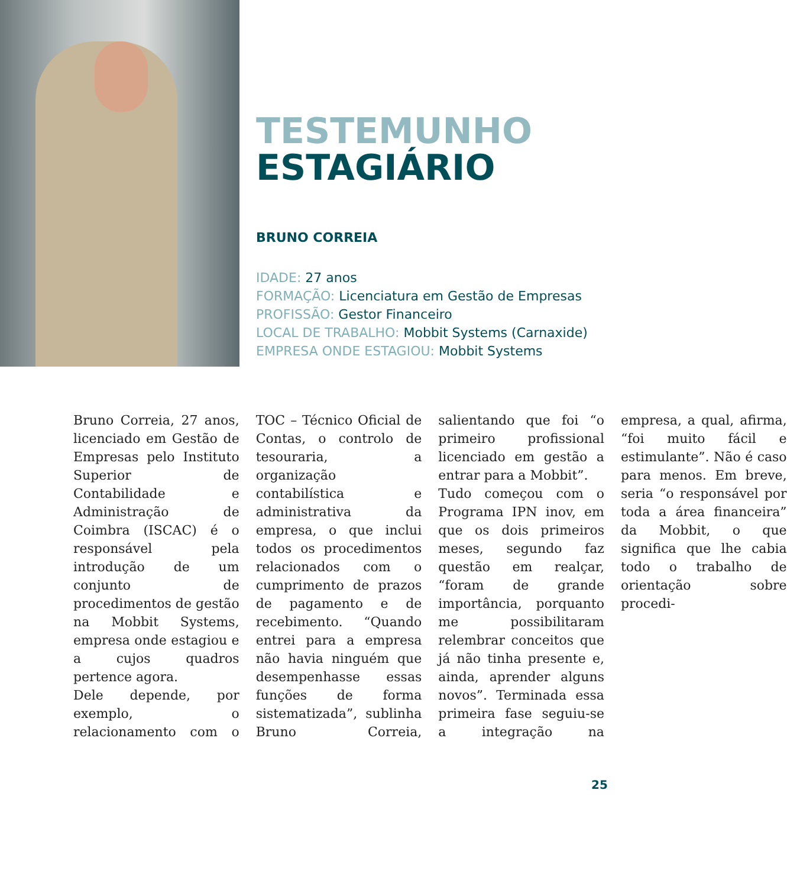TESTEMUNHO
ESTAGIÁRIO
BRUNO CORREIA
IDADE: 27 anos
FORMAÇÃO: Licenciatura em Gestão de Empresas
PROFISSÃO: Gestor Financeiro
LOCAL DE TRABALHO: Mobbit Systems (Carnaxide)
EMPRESA ONDE ESTAGIOU: Mobbit Systems
Bruno Correia, 27 anos, licenciado em Gestão de Empresas pelo Instituto Superior de Contabilidade e Administração de Coimbra (ISCAC) é o responsável pela introdução de um conjunto de procedimentos de gestão na Mobbit Systems, empresa onde estagiou e a cujos quadros pertence agora.
Dele depende, por exemplo, o relacionamento com o TOC – Técnico Oficial de Contas, o controlo de tesouraria, a organização contabilística e administrativa da empresa, o que inclui todos os procedimentos relacionados com o cumprimento de prazos de pagamento e de recebimento. “Quando entrei para a empresa não havia ninguém que desempenhasse essas funções de forma sistematizada”, sublinha Bruno Correia, salientando que foi “o primeiro profissional licenciado em gestão a entrar para a Mobbit”.
Tudo começou com o Programa IPN inov, em que os dois primeiros meses, segundo faz questão em realçar, “foram de grande importância, porquanto me possibilitaram relembrar conceitos que já não tinha presente e, ainda, aprender alguns novos”. Terminada essa primeira fase seguiu-se a integração na empresa, a qual, afirma, “foi muito fácil e estimulante”. Não é caso para menos. Em breve, seria “o responsável por toda a área financeira” da Mobbit, o que significa que lhe cabia todo o trabalho de orientação sobre procedi-
25